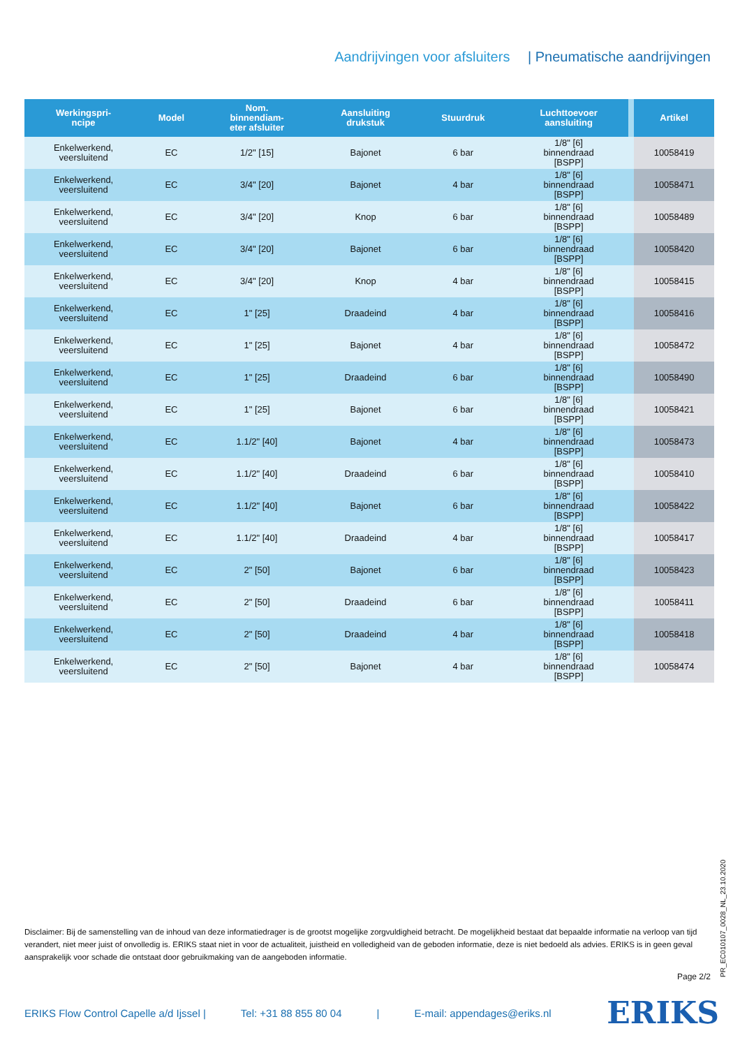Aandrijvingen voor afsluiters | Pneumatische aandrijvingen
| Werkingspri- ncipe | Model | Nom. binnendiam- eter afsluiter | Aansluiting drukstuk | Stuurdruk | Luchttoevoer aansluiting | | Artikel |
| --- | --- | --- | --- | --- | --- | --- | --- |
| Enkelwerkend, veersluitend | EC | 1/2" [15] | Bajonet | 6 bar | 1/8" [6] binnendraad [BSPP] | | 10058419 |
| Enkelwerkend, veersluitend | EC | 3/4" [20] | Bajonet | 4 bar | 1/8" [6] binnendraad [BSPP] | | 10058471 |
| Enkelwerkend, veersluitend | EC | 3/4" [20] | Knop | 6 bar | 1/8" [6] binnendraad [BSPP] | | 10058489 |
| Enkelwerkend, veersluitend | EC | 3/4" [20] | Bajonet | 6 bar | 1/8" [6] binnendraad [BSPP] | | 10058420 |
| Enkelwerkend, veersluitend | EC | 3/4" [20] | Knop | 4 bar | 1/8" [6] binnendraad [BSPP] | | 10058415 |
| Enkelwerkend, veersluitend | EC | 1" [25] | Draadeind | 4 bar | 1/8" [6] binnendraad [BSPP] | | 10058416 |
| Enkelwerkend, veersluitend | EC | 1" [25] | Bajonet | 4 bar | 1/8" [6] binnendraad [BSPP] | | 10058472 |
| Enkelwerkend, veersluitend | EC | 1" [25] | Draadeind | 6 bar | 1/8" [6] binnendraad [BSPP] | | 10058490 |
| Enkelwerkend, veersluitend | EC | 1" [25] | Bajonet | 6 bar | 1/8" [6] binnendraad [BSPP] | | 10058421 |
| Enkelwerkend, veersluitend | EC | 1.1/2" [40] | Bajonet | 4 bar | 1/8" [6] binnendraad [BSPP] | | 10058473 |
| Enkelwerkend, veersluitend | EC | 1.1/2" [40] | Draadeind | 6 bar | 1/8" [6] binnendraad [BSPP] | | 10058410 |
| Enkelwerkend, veersluitend | EC | 1.1/2" [40] | Bajonet | 6 bar | 1/8" [6] binnendraad [BSPP] | | 10058422 |
| Enkelwerkend, veersluitend | EC | 1.1/2" [40] | Draadeind | 4 bar | 1/8" [6] binnendraad [BSPP] | | 10058417 |
| Enkelwerkend, veersluitend | EC | 2" [50] | Bajonet | 6 bar | 1/8" [6] binnendraad [BSPP] | | 10058423 |
| Enkelwerkend, veersluitend | EC | 2" [50] | Draadeind | 6 bar | 1/8" [6] binnendraad [BSPP] | | 10058411 |
| Enkelwerkend, veersluitend | EC | 2" [50] | Draadeind | 4 bar | 1/8" [6] binnendraad [BSPP] | | 10058418 |
| Enkelwerkend, veersluitend | EC | 2" [50] | Bajonet | 4 bar | 1/8" [6] binnendraad [BSPP] | | 10058474 |
Disclaimer: Bij de samenstelling van de inhoud van deze informatiedrager is de grootst mogelijke zorgvuldigheid betracht. De mogelijkheid bestaat dat bepaalde informatie na verloop van tijd verandert, niet meer juist of onvolledig is. ERIKS staat niet in voor de actualiteit, juistheid en volledigheid van de geboden informatie, deze is niet bedoeld als advies. ERIKS is in geen geval aansprakelijk voor schade die ontstaat door gebruikmaking van de aangeboden informatie.
Page 2/2 PR_EC010107_0028_NL_23.10.2020
ERIKS Flow Control Capelle a/d Ijssel | Tel: +31 88 855 80 04 | E-mail: appendages@eriks.nl
ERIKS